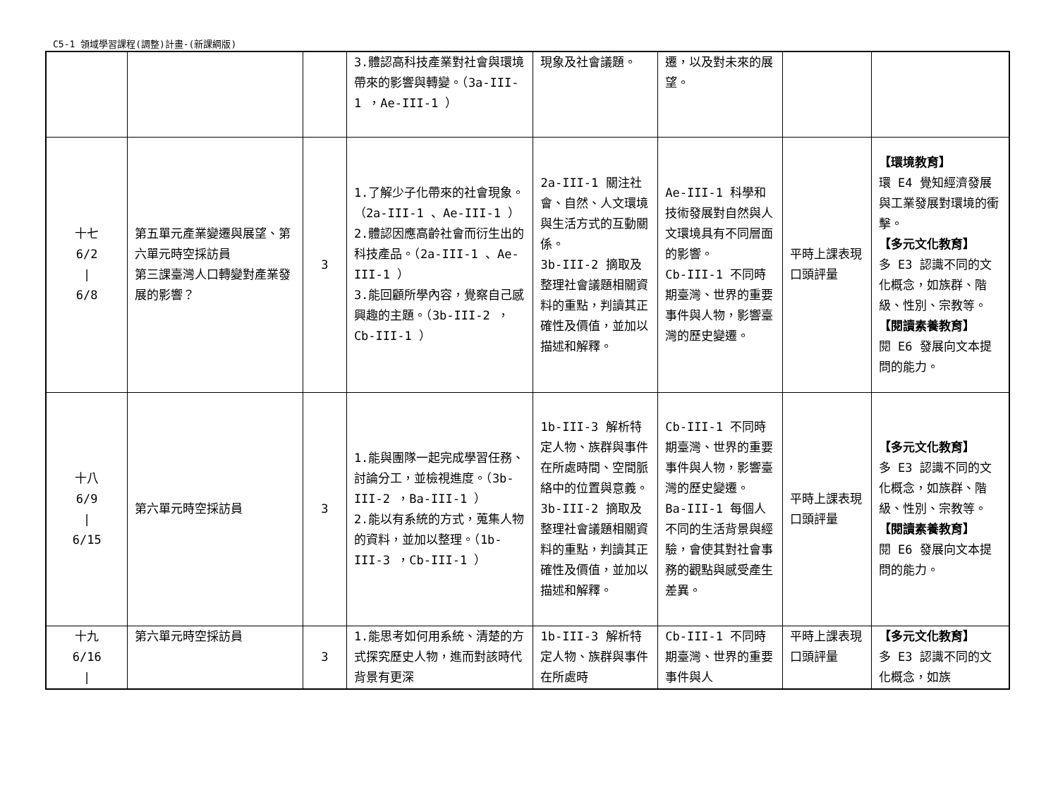C5-1 領域學習課程(調整)計畫-(新課綱版)
| | | | 3.體認高科技產業對社會與環境帶來的影響與轉變。（3a-III-1 ，Ae-III-1 ） | 現象及社會議題。 | 遷，以及對未來的展望。 | | |
| 十七 6/2 / 6/8 | 第五單元產業變遷與展望、第六單元時空採訪員 第三課臺灣人口轉變對產業發展的影響？ | 3 | 1.了解少子化帶來的社會現象。（2a-III-1 、Ae-III-1 ） 2.體認因應高齡社會而衍生出的科技產品。（2a-III-1 、Ae-III-1 ） 3.能回顧所學內容，覺察自己感興趣的主題。（3b-III-2 ，Cb-III-1 ） | 2a-III-1 關注社會、自然、人文環境與生活方式的互動關係。 3b-III-2 摘取及整理社會議題相關資料的重點，判讀其正確性及價值，並加以描述和解釋。 | Ae-III-1 科學和技術發展對自然與人文環境具有不同層面的影響。 Cb-III-1 不同時期臺灣、世界的重要事件與人物，影響臺灣的歷史變遷。 | 平時上課表現 口頭評量 | 【環境教育】 環 E4 覺知經濟發展與工業發展對環境的衝擊。 【多元文化教育】 多 E3 認識不同的文化概念，如族群、階級、性別、宗教等。 【閱讀素養教育】 閱 E6 發展向文本提問的能力。 |
| 十八 6/9 / 6/15 | 第六單元時空採訪員 | 3 | 1.能與團隊一起完成學習任務、討論分工，並檢視進度。（3b-III-2 ，Ba-III-1 ） 2.能以有系統的方式，蒐集人物的資料，並加以整理。（1b-III-3 ，Cb-III-1 ） | 1b-III-3 解析特定人物、族群與事件在所處時間、空間脈絡中的位置與意義。 3b-III-2 摘取及整理社會議題相關資料的重點，判讀其正確性及價值，並加以描述和解釋。 | Cb-III-1 不同時期臺灣、世界的重要事件與人物，影響臺灣的歷史變遷。 Ba-III-1 每個人不同的生活背景與經驗，會使其對社會事務的觀點與感受產生差異。 | 平時上課表現 口頭評量 | 【多元文化教育】 多 E3 認識不同的文化概念，如族群、階級、性別、宗教等。 【閱讀素養教育】 閱 E6 發展向文本提問的能力。 |
| 十九 6/16 / | 第六單元時空採訪員 | 3 | 1.能思考如何用系統、清楚的方式探究歷史人物，進而對該時代背景有更深 | 1b-III-3 解析特定人物、族群與事件在所處時 | Cb-III-1 不同時期臺灣、世界的重要事件與人 | 平時上課表現 口頭評量 | 【多元文化教育】 多 E3 認識不同的文化概念，如族 |